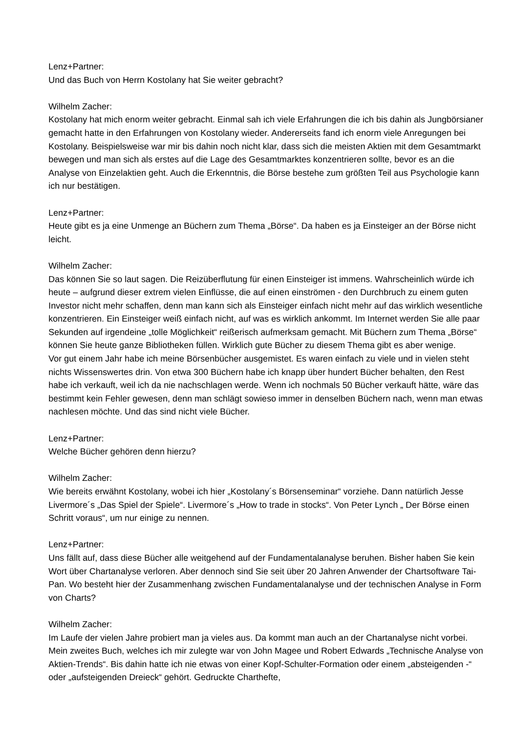Lenz+Partner:
Und das Buch von Herrn Kostolany hat Sie weiter gebracht?
Wilhelm Zacher:
Kostolany hat mich enorm weiter gebracht. Einmal sah ich viele Erfahrungen die ich bis dahin als Jungbörsianer gemacht hatte in den Erfahrungen von Kostolany wieder. Andererseits fand ich enorm viele Anregungen bei Kostolany. Beispielsweise war mir bis dahin noch nicht klar, dass sich die meisten Aktien mit dem Gesamtmarkt bewegen und man sich als erstes auf die Lage des Gesamtmarktes konzentrieren sollte, bevor es an die Analyse von Einzelaktien geht. Auch die Erkenntnis, die Börse bestehe zum größten Teil aus Psychologie kann ich nur bestätigen.
Lenz+Partner:
Heute gibt es ja eine Unmenge an Büchern zum Thema „Börse“. Da haben es ja Einsteiger an der Börse nicht leicht.
Wilhelm Zacher:
Das können Sie so laut sagen. Die Reizüberflutung für einen Einsteiger ist immens. Wahrscheinlich würde ich heute – aufgrund dieser extrem vielen Einflüsse, die auf einen einströmen - den Durchbruch zu einem guten Investor nicht mehr schaffen, denn man kann sich als Einsteiger einfach nicht mehr auf das wirklich wesentliche konzentrieren. Ein Einsteiger weiß einfach nicht, auf was es wirklich ankommt. Im Internet werden Sie alle paar Sekunden auf irgendeine „tolle Möglichkeit“ reißerisch aufmerksam gemacht. Mit Büchern zum Thema „Börse“ können Sie heute ganze Bibliotheken füllen. Wirklich gute Bücher zu diesem Thema gibt es aber wenige.
Vor gut einem Jahr habe ich meine Börsenbücher ausgemistet. Es waren einfach zu viele und in vielen steht nichts Wissenswertes drin. Von etwa 300 Büchern habe ich knapp über hundert Bücher behalten, den Rest habe ich verkauft, weil ich da nie nachschlagen werde. Wenn ich nochmals 50 Bücher verkauft hätte, wäre das bestimmt kein Fehler gewesen, denn man schlägt sowieso immer in denselben Büchern nach, wenn man etwas nachlesen möchte. Und das sind nicht viele Bücher.
Lenz+Partner:
Welche Bücher gehören denn hierzu?
Wilhelm Zacher:
Wie bereits erwähnt Kostolany, wobei ich hier „Kostolany´s Börsenseminar“ vorziehe. Dann natürlich Jesse Livermore´s „Das Spiel der Spiele“. Livermore´s „How to trade in stocks“. Von Peter Lynch „ Der Börse einen Schritt voraus“, um nur einige zu nennen.
Lenz+Partner:
Uns fällt auf, dass diese Bücher alle weitgehend auf der Fundamentalanalyse beruhen. Bisher haben Sie kein Wort über Chartanalyse verloren. Aber dennoch sind Sie seit über 20 Jahren Anwender der Chartsoftware Tai-Pan. Wo besteht hier der Zusammenhang zwischen Fundamentalanalyse und der technischen Analyse in Form von Charts?
Wilhelm Zacher:
Im Laufe der vielen Jahre probiert man ja vieles aus. Da kommt man auch an der Chartanalyse nicht vorbei. Mein zweites Buch, welches ich mir zulegte war von John Magee und Robert Edwards „Technische Analyse von Aktien-Trends“. Bis dahin hatte ich nie etwas von einer Kopf-Schulter-Formation oder einem „absteigenden -“ oder „aufsteigenden Dreieck“ gehört. Gedruckte Charthefte,